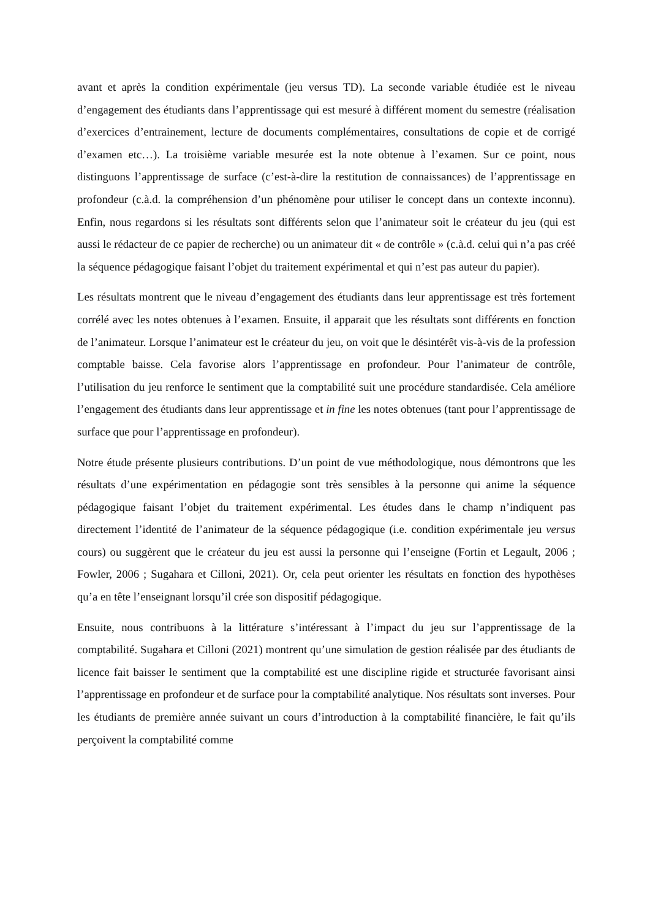avant et après la condition expérimentale (jeu versus TD). La seconde variable étudiée est le niveau d’engagement des étudiants dans l’apprentissage qui est mesuré à différent moment du semestre (réalisation d’exercices d’entrainement, lecture de documents complémentaires, consultations de copie et de corrigé d’examen etc…). La troisième variable mesurée est la note obtenue à l’examen. Sur ce point, nous distinguons l’apprentissage de surface (c’est-à-dire la restitution de connaissances) de l’apprentissage en profondeur (c.à.d. la compréhension d’un phénomène pour utiliser le concept dans un contexte inconnu). Enfin, nous regardons si les résultats sont différents selon que l’animateur soit le créateur du jeu (qui est aussi le rédacteur de ce papier de recherche) ou un animateur dit « de contrôle » (c.à.d. celui qui n’a pas créé la séquence pédagogique faisant l’objet du traitement expérimental et qui n’est pas auteur du papier).
Les résultats montrent que le niveau d’engagement des étudiants dans leur apprentissage est très fortement corrélé avec les notes obtenues à l’examen. Ensuite, il apparait que les résultats sont différents en fonction de l’animateur. Lorsque l’animateur est le créateur du jeu, on voit que le désintérêt vis-à-vis de la profession comptable baisse. Cela favorise alors l’apprentissage en profondeur. Pour l’animateur de contrôle, l’utilisation du jeu renforce le sentiment que la comptabilité suit une procédure standardisée. Cela améliore l’engagement des étudiants dans leur apprentissage et in fine les notes obtenues (tant pour l’apprentissage de surface que pour l’apprentissage en profondeur).
Notre étude présente plusieurs contributions. D’un point de vue méthodologique, nous démontrons que les résultats d’une expérimentation en pédagogie sont très sensibles à la personne qui anime la séquence pédagogique faisant l’objet du traitement expérimental. Les études dans le champ n’indiquent pas directement l’identité de l’animateur de la séquence pédagogique (i.e. condition expérimentale jeu versus cours) ou suggèrent que le créateur du jeu est aussi la personne qui l’enseigne (Fortin et Legault, 2006 ; Fowler, 2006 ; Sugahara et Cilloni, 2021). Or, cela peut orienter les résultats en fonction des hypothèses qu’a en tête l’enseignant lorsqu’il crée son dispositif pédagogique.
Ensuite, nous contribuons à la littérature s’intéressant à l’impact du jeu sur l’apprentissage de la comptabilité. Sugahara et Cilloni (2021) montrent qu’une simulation de gestion réalisée par des étudiants de licence fait baisser le sentiment que la comptabilité est une discipline rigide et structurée favorisant ainsi l’apprentissage en profondeur et de surface pour la comptabilité analytique. Nos résultats sont inverses. Pour les étudiants de première année suivant un cours d’introduction à la comptabilité financière, le fait qu’ils perçoivent la comptabilité comme